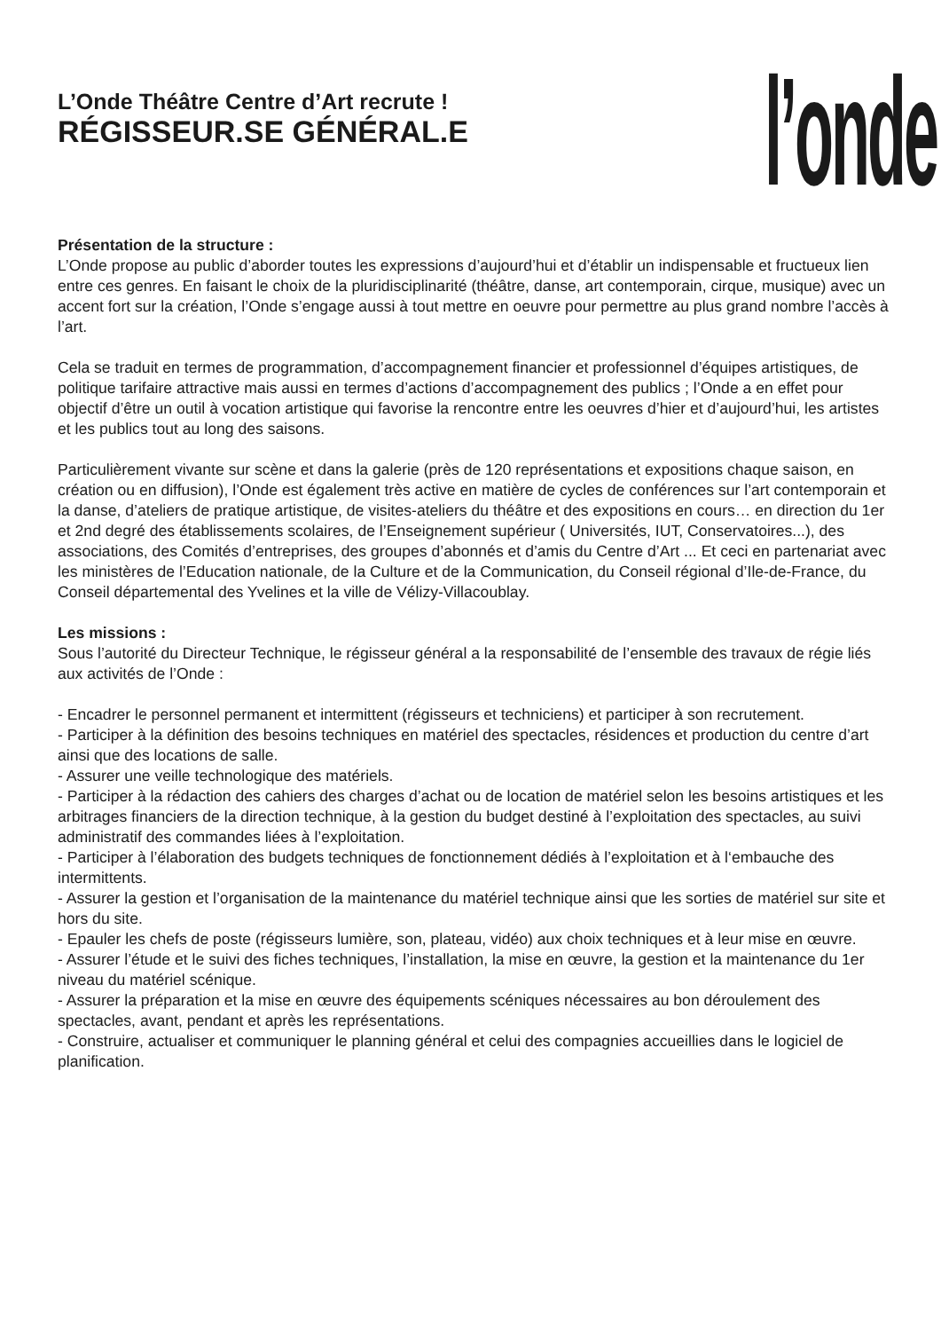L’Onde Théâtre Centre d’Art recrute !
RÉGISSEUR.SE GÉNÉRAL.E
l’onde
Présentation de la structure :
L’Onde propose au public d’aborder toutes les expressions d’aujourd’hui et d’établir un indispensable et fructueux lien entre ces genres. En faisant le choix de la pluridisciplinarité (théâtre, danse, art contemporain, cirque, musique) avec un accent fort sur la création, l’Onde s’engage aussi à tout mettre en oeuvre pour permettre au plus grand nombre l’accès à l’art.
Cela se traduit en termes de programmation, d’accompagnement financier et professionnel d’équipes artistiques, de politique tarifaire attractive mais aussi en termes d’actions d’accompagnement des publics ; l’Onde a en effet pour objectif d’être un outil à vocation artistique qui favorise la rencontre entre les oeuvres d’hier et d’aujourd’hui, les artistes et les publics tout au long des saisons.
Particulièrement vivante sur scène et dans la galerie (près de 120 représentations et expositions chaque saison, en création ou en diffusion), l’Onde est également très active en matière de cycles de conférences sur l’art contemporain et la danse, d’ateliers de pratique artistique, de visites-ateliers du théâtre et des expositions en cours… en direction du 1er et 2nd degré des établissements scolaires, de l’Enseignement supérieur ( Universités, IUT, Conservatoires...), des associations, des Comités d’entreprises, des groupes d’abonnés et d’amis du Centre d’Art ... Et ceci en partenariat avec les ministères de l’Education nationale, de la Culture et de la Communication, du Conseil régional d’Ile-de-France, du Conseil départemental des Yvelines et la ville de Vélizy-Villacoublay.
Les missions :
Sous l’autorité du Directeur Technique, le régisseur général a la responsabilité de l’ensemble des travaux de régie liés aux activités de l’Onde :
- Encadrer le personnel permanent et intermittent (régisseurs et techniciens) et participer à son recrutement.
- Participer à la définition des besoins techniques en matériel des spectacles, résidences et production du centre d’art ainsi que des locations de salle.
- Assurer une veille technologique des matériels.
- Participer à la rédaction des cahiers des charges d’achat ou de location de matériel selon les besoins artistiques et les arbitrages financiers de la direction technique, à la gestion du budget destiné à l’exploitation des spectacles, au suivi administratif des commandes liées à l’exploitation.
- Participer à l’élaboration des budgets techniques de fonctionnement dédiés à l’exploitation et à l‘embauche des intermittents.
- Assurer la gestion et l’organisation de la maintenance du matériel technique ainsi que les sorties de matériel sur site et hors du site.
- Epauler les chefs de poste (régisseurs lumière, son, plateau, vidéo) aux choix techniques et à leur mise en œuvre.
- Assurer l’étude et le suivi des fiches techniques, l’installation, la mise en œuvre, la gestion et la maintenance du 1er niveau du matériel scénique.
- Assurer la préparation et la mise en œuvre des équipements scéniques nécessaires au bon déroulement des spectacles, avant, pendant et après les représentations.
- Construire, actualiser et communiquer le planning général et celui des compagnies accueillies dans le logiciel de planification.